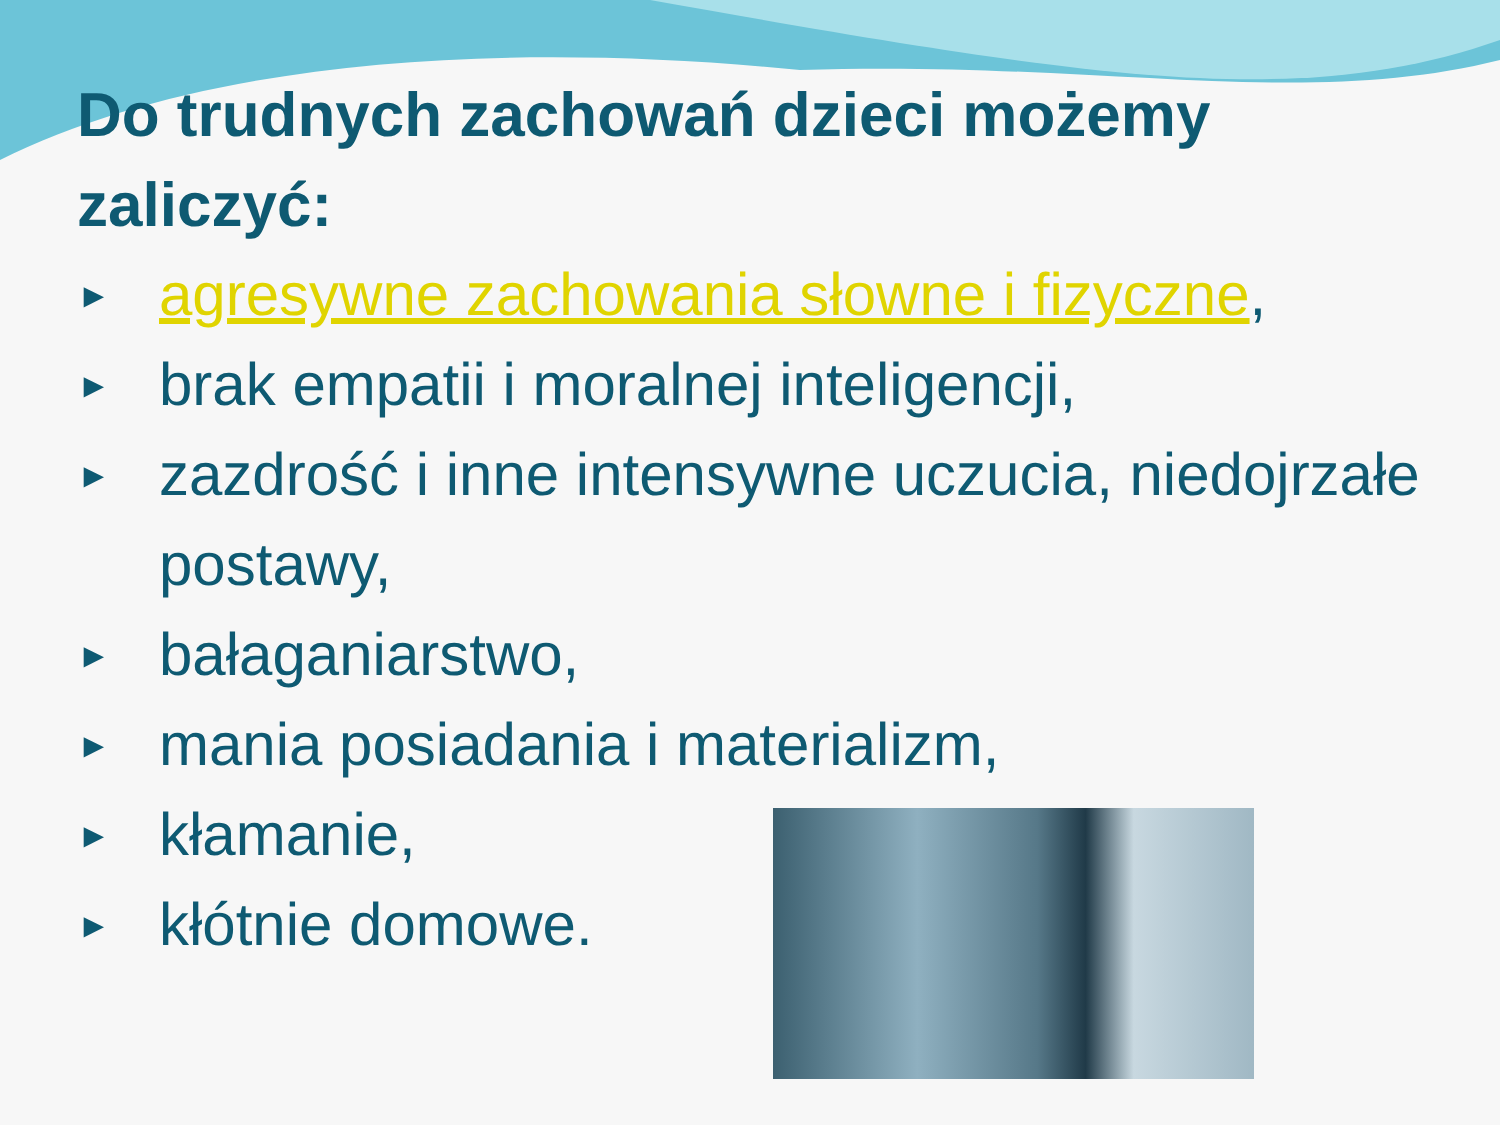Do trudnych zachowań dzieci możemy zaliczyć:
► agresywne zachowania słowne i fizyczne,
► brak empatii i moralnej inteligencji,
► zazdrość i inne intensywne uczucia, niedojrzałe postawy,
► bałaganiarstwo,
► mania posiadania i materializm,
► kłamanie,
► kłótnie domowe.